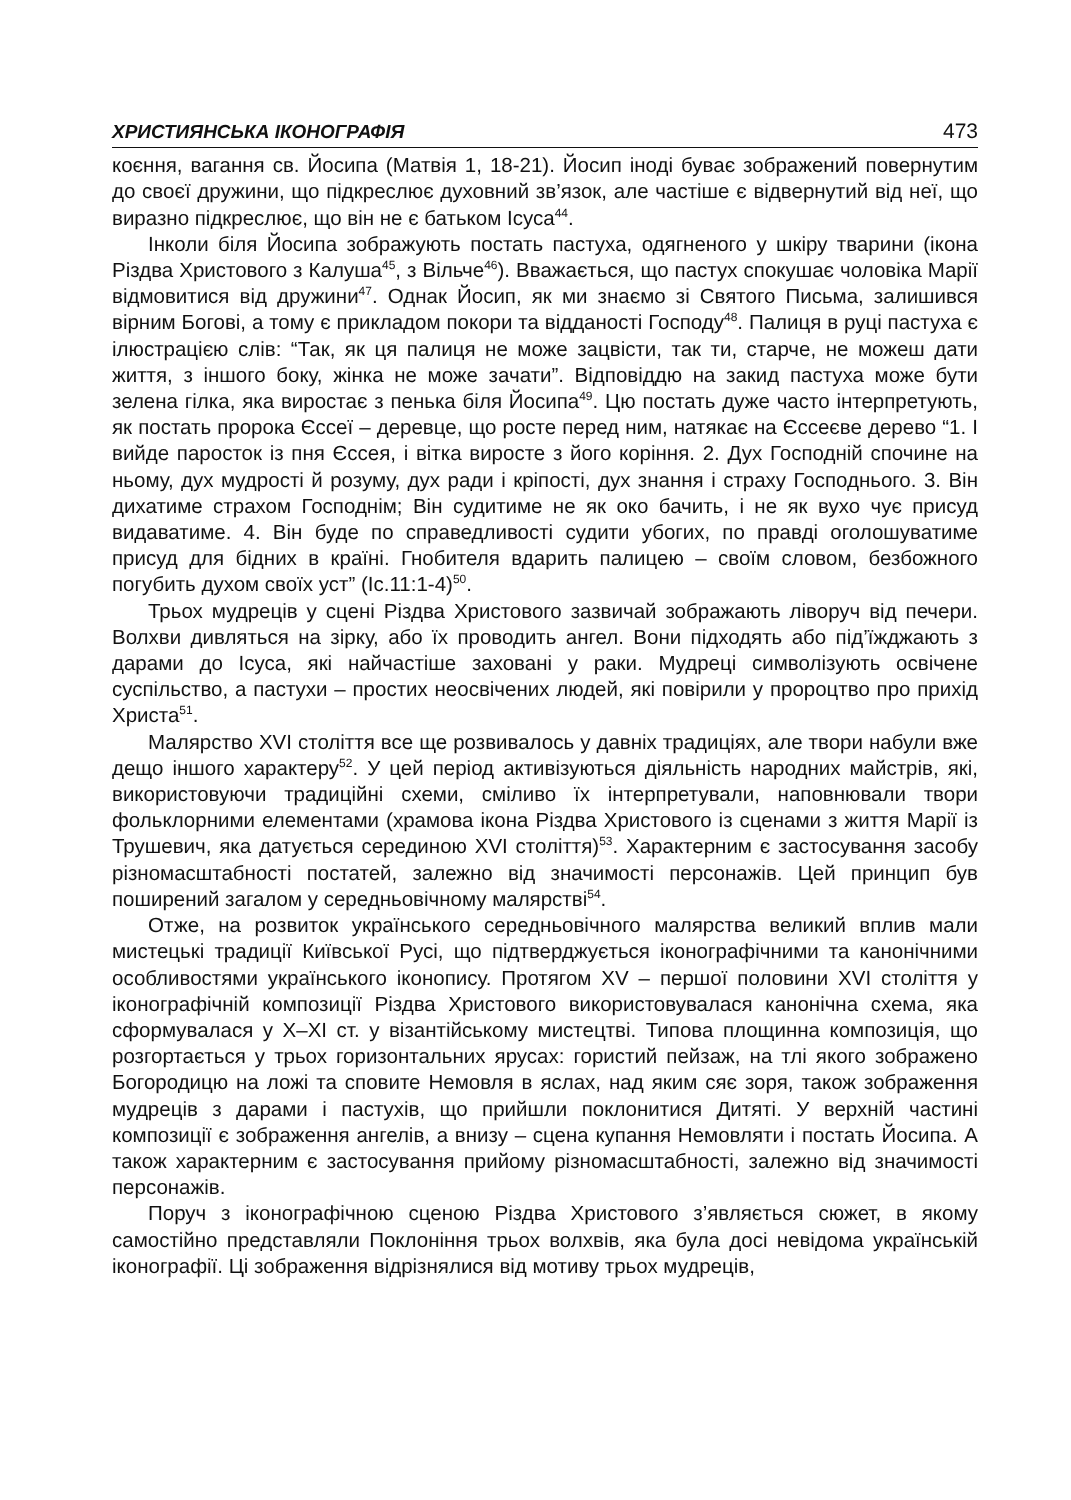ХРИСТИЯНСЬКА ІКОНОГРАФІЯ 473
коєння, вагання св. Йосипа (Матвія 1, 18-21). Йосип іноді буває зображений повернутим до своєї дружини, що підкреслює духовний зв’язок, але частіше є відвернутий від неї, що виразно підкреслює, що він не є батьком Ісуса<sup>44</sup>.
Інколи біля Йосипа зображують постать пастуха, одягненого у шкіру тварини (ікона Різдва Христового з Калуша<sup>45</sup>, з Вільче<sup>46</sup>). Вважається, що пастух спокушає чоловіка Марії відмовитися від дружини<sup>47</sup>. Однак Йосип, як ми знаємо зі Святого Письма, залишився вірним Богові, а тому є прикладом покори та відданості Господу<sup>48</sup>. Палиця в руці пастуха є ілюстрацією слів: “Так, як ця палиця не може зацвісти, так ти, старче, не можеш дати життя, з іншого боку, жінка не може зачати”. Відповіддю на закид пастуха може бути зелена гілка, яка виростає з пенька біля Йосипа<sup>49</sup>. Цю постать дуже часто інтерпретують, як постать пророка Єссеї – деревце, що росте перед ним, натякає на Єссеєве дерево “1. І вийде паросток із пня Єссея, і вітка виросте з його коріння. 2. Дух Господній спочине на ньому, дух мудрості й розуму, дух ради і кріпості, дух знання і страху Господнього. 3. Він дихатиме страхом Господнім; Він судитиме не як око бачить, і не як вухо чує присуд видаватиме. 4. Він буде по справедливості судити убогих, по правді оголошуватиме присуд для бідних в країні. Гнобителя вдарить палицею – своїм словом, безбожного погубить духом своїх уст” (Іс.11:1-4)<sup>50</sup>.
Трьох мудреців у сцені Різдва Христового зазвичай зображають ліворуч від печери. Волхви дивляться на зірку, або їх проводить ангел. Вони підходять або під’їжджають з дарами до Ісуса, які найчастіше заховані у раки. Мудреці символізують освічене суспільство, а пастухи – простих неосвічених людей, які повірили у пророцтво про прихід Христа<sup>51</sup>.
Малярство XVI століття все ще розвивалось у давніх традиціях, але твори набули вже дещо іншого характеру<sup>52</sup>. У цей період активізуються діяльність народних майстрів, які, використовуючи традиційні схеми, сміливо їх інтерпретували, наповнювали твори фольклорними елементами (храмова ікона Різдва Христового із сценами з життя Марії із Трушевич, яка датується серединою XVI століття)<sup>53</sup>. Характерним є застосування засобу різномасштабності постатей, залежно від значимості персонажів. Цей принцип був поширений загалом у середньовічному малярстві<sup>54</sup>.
Отже, на розвиток українського середньовічного малярства великий вплив мали мистецькі традиції Київської Русі, що підтверджується іконографічними та канонічними особливостями українського іконопису. Протягом XV – першої половини XVI століття у іконографічній композиції Різдва Христового використовувалася канонічна схема, яка сформувалася у X–XI ст. у візантійському мистецтві. Типова площинна композиція, що розгортається у трьох горизонтальних ярусах: гористий пейзаж, на тлі якого зображено Богородицю на ложі та сповите Немовля в яслах, над яким сяє зоря, також зображення мудреців з дарами і пастухів, що прийшли поклонитися Дитяті. У верхній частині композиції є зображення ангелів, а внизу – сцена купання Немовляти і постать Йосипа. А також характерним є застосування прийому різномасштабності, залежно від значимості персонажів.
Поруч з іконографічною сценою Різдва Христового з’являється сюжет, в якому самостійно представляли Поклоніння трьох волхвів, яка була досі невідома українській іконографії. Ці зображення відрізнялися від мотиву трьох мудреців,